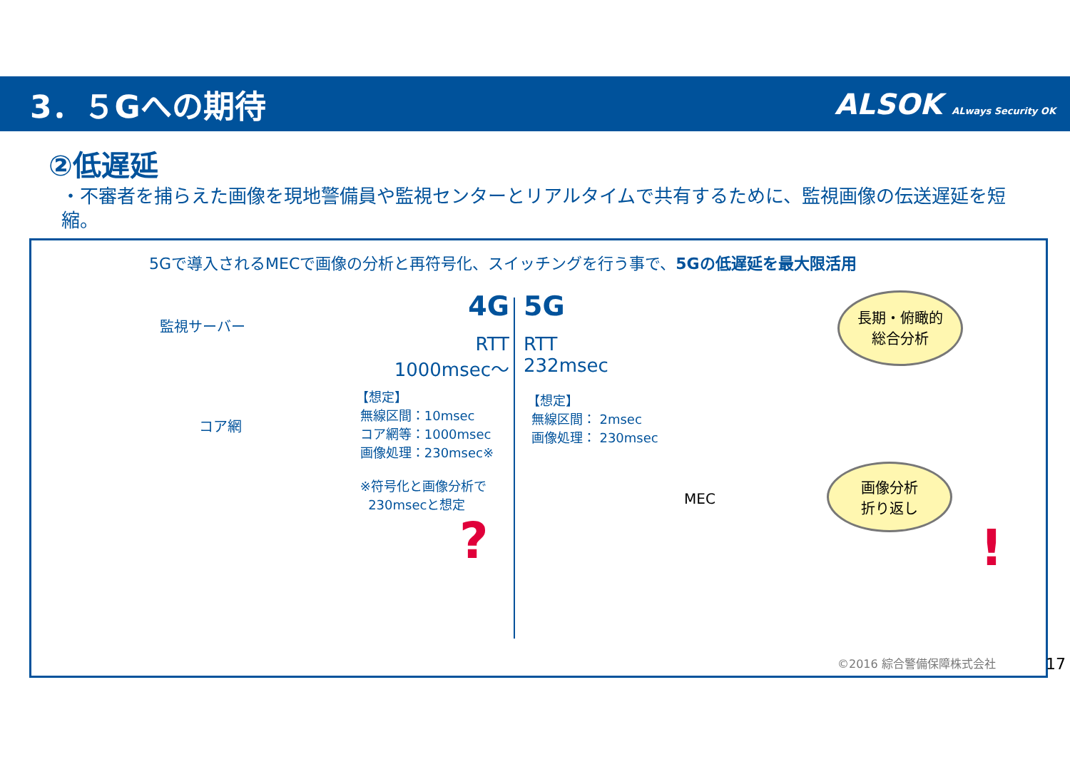3．５Gへの期待 ALSOK ALways Security OK
②低遅延
・不審者を捕らえた画像を現地警備員や監視センターとリアルタイムで共有するために、監視画像の伝送遅延を短縮。
5Gで導入されるMECで画像の分析と再符号化、スイッチングを行う事で、5Gの低遅延を最大限活用
監視サーバー
コア網
4G 5G
RTT
1000msec～
RTT
232msec
【想定】
無線区間：10msec
コア網等：1000msec
画像処理：230msec※
※符号化と画像分析で
230msecと想定
【想定】
無線区間： 2msec
画像処理： 230msec
長期・俯瞰的
総合分析
画像分析
折り返し
MEC
? !
©2016 綜合警備保障株式会社
17